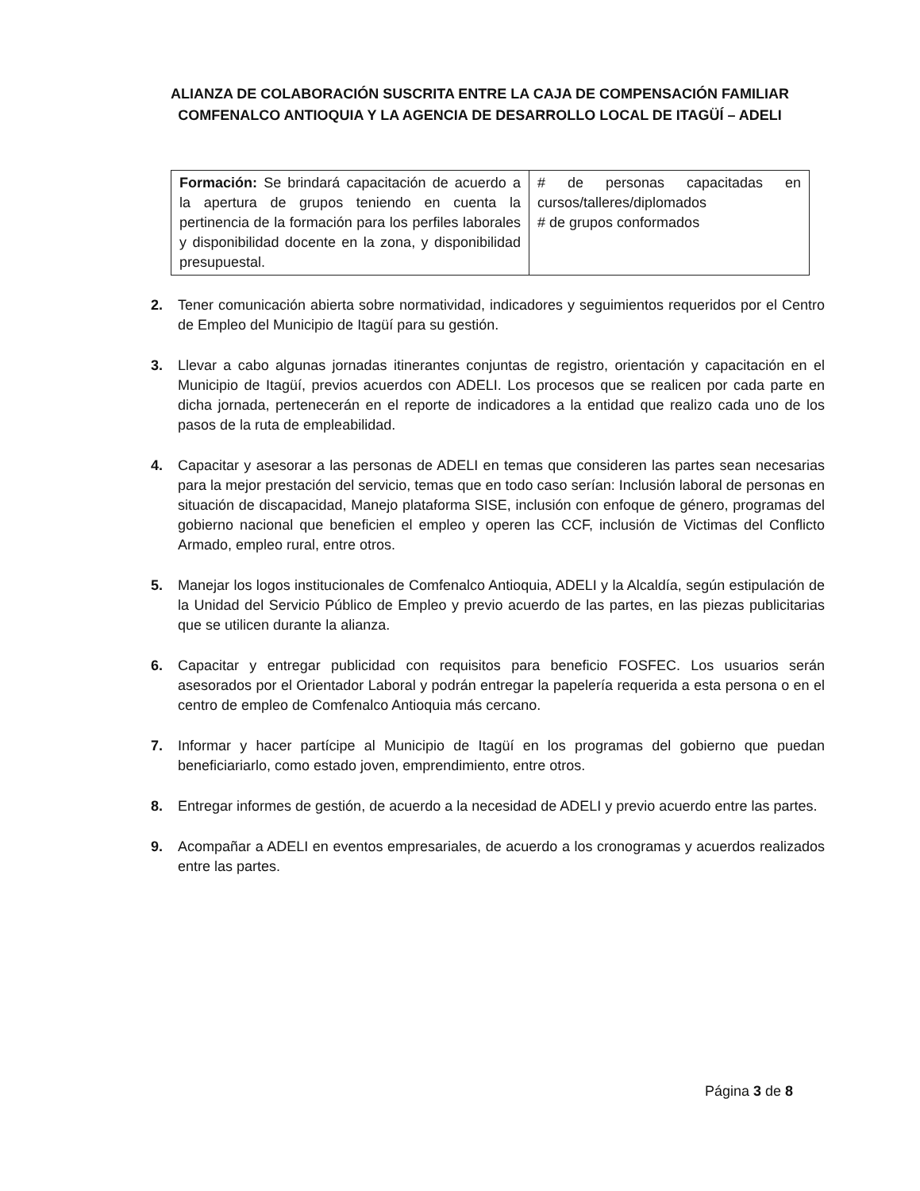ALIANZA DE COLABORACIÓN SUSCRITA ENTRE LA CAJA DE COMPENSACIÓN FAMILIAR COMFENALCO ANTIOQUIA Y LA AGENCIA DE DESARROLLO LOCAL DE ITAGÜÍ – ADELI
| Formación: Se brindará capacitación de acuerdo a la apertura de grupos teniendo en cuenta la pertinencia de la formación para los perfiles laborales y disponibilidad docente en la zona, y disponibilidad presupuestal. | # de personas capacitadas en cursos/talleres/diplomados # de grupos conformados |
2. Tener comunicación abierta sobre normatividad, indicadores y seguimientos requeridos por el Centro de Empleo del Municipio de Itagüí para su gestión.
3. Llevar a cabo algunas jornadas itinerantes conjuntas de registro, orientación y capacitación en el Municipio de Itagüí, previos acuerdos con ADELI. Los procesos que se realicen por cada parte en dicha jornada, pertenecerán en el reporte de indicadores a la entidad que realizo cada uno de los pasos de la ruta de empleabilidad.
4. Capacitar y asesorar a las personas de ADELI en temas que consideren las partes sean necesarias para la mejor prestación del servicio, temas que en todo caso serían: Inclusión laboral de personas en situación de discapacidad, Manejo plataforma SISE, inclusión con enfoque de género, programas del gobierno nacional que beneficien el empleo y operen las CCF, inclusión de Victimas del Conflicto Armado, empleo rural, entre otros.
5. Manejar los logos institucionales de Comfenalco Antioquia, ADELI y la Alcaldía, según estipulación de la Unidad del Servicio Público de Empleo y previo acuerdo de las partes, en las piezas publicitarias que se utilicen durante la alianza.
6. Capacitar y entregar publicidad con requisitos para beneficio FOSFEC. Los usuarios serán asesorados por el Orientador Laboral y podrán entregar la papelería requerida a esta persona o en el centro de empleo de Comfenalco Antioquia más cercano.
7. Informar y hacer partícipe al Municipio de Itagüí en los programas del gobierno que puedan beneficiariarlo, como estado joven, emprendimiento, entre otros.
8. Entregar informes de gestión, de acuerdo a la necesidad de ADELI y previo acuerdo entre las partes.
9. Acompañar a ADELI en eventos empresariales, de acuerdo a los cronogramas y acuerdos realizados entre las partes.
Página 3 de 8